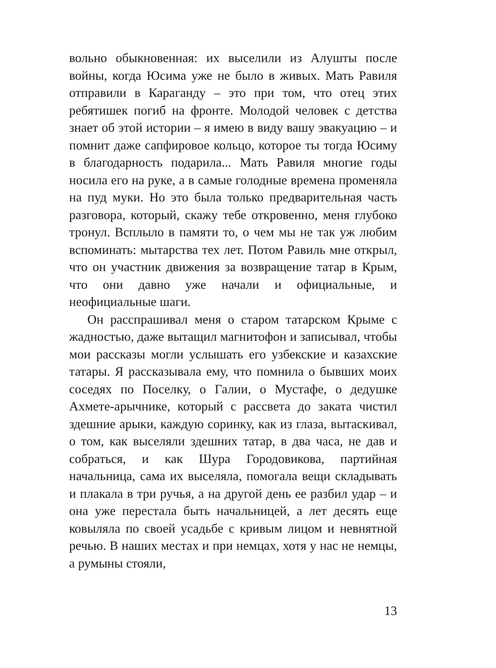вольно обыкновенная: их выселили из Алушты после войны, когда Юсима уже не было в живых. Мать Равиля отправили в Караганду – это при том, что отец этих ребятишек погиб на фронте. Молодой человек с детства знает об этой истории – я имею в виду вашу эвакуацию – и помнит даже сапфировое кольцо, которое ты тогда Юсиму в благодарность подарила... Мать Равиля многие годы носила его на руке, а в самые голодные времена променяла на пуд муки. Но это была только предварительная часть разговора, который, скажу тебе откровенно, меня глубоко тронул. Всплыло в памяти то, о чем мы не так уж любим вспоминать: мытарства тех лет. Потом Равиль мне открыл, что он участник движения за возвращение татар в Крым, что они давно уже начали и официальные, и неофициальные шаги.
Он расспрашивал меня о старом татарском Крыме с жадностью, даже вытащил магнитофон и записывал, чтобы мои рассказы могли услышать его узбекские и казахские татары. Я рассказывала ему, что помнила о бывших моих соседях по Поселку, о Галии, о Мустафе, о дедушке Ахмете-арычнике, который с рассвета до заката чистил здешние арыки, каждую соринку, как из глаза, вытаскивал, о том, как выселяли здешних татар, в два часа, не дав и собраться, и как Шура Городовикова, партийная начальница, сама их выселяла, помогала вещи складывать и плакала в три ручья, а на другой день ее разбил удар – и она уже перестала быть начальницей, а лет десять еще ковыляла по своей усадьбе с кривым лицом и невнятной речью. В наших местах и при немцах, хотя у нас не немцы, а румыны стояли,
13